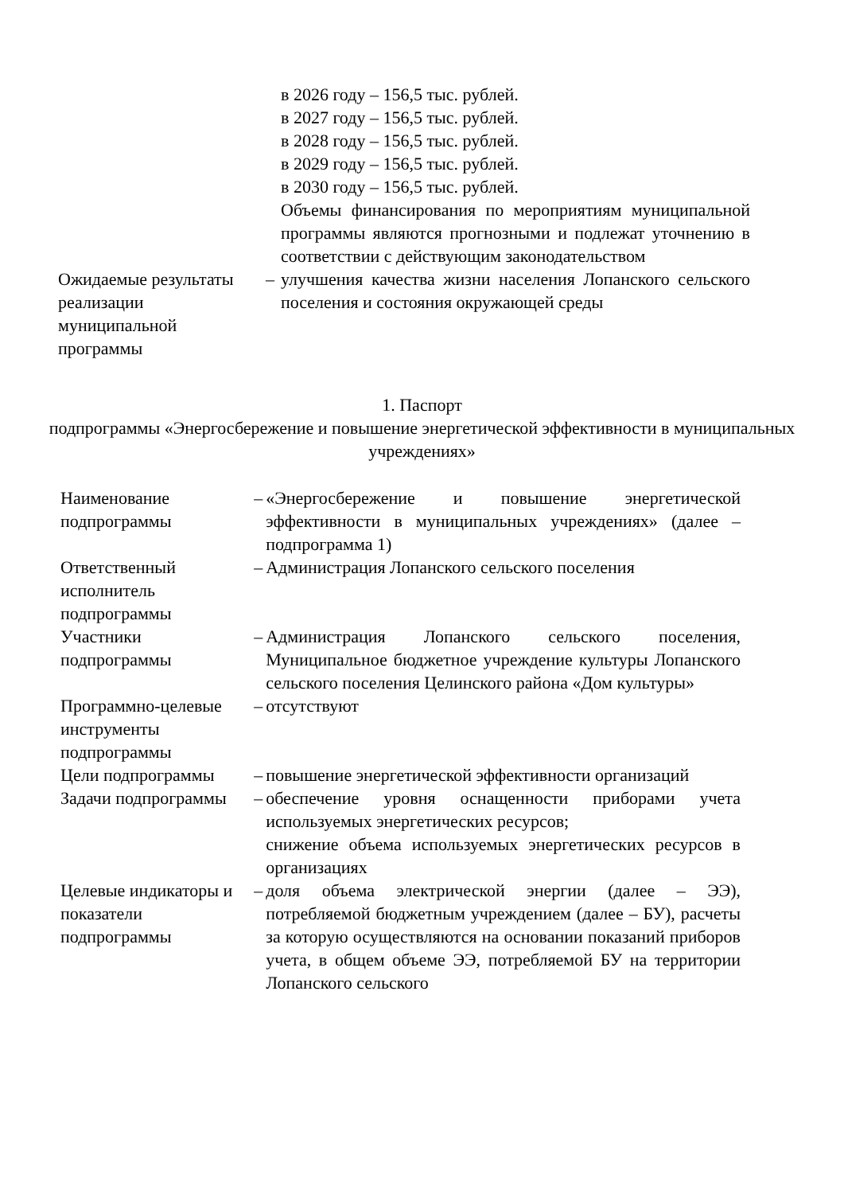| | | в 2026 году – 156,5 тыс. рублей. в 2027 году – 156,5 тыс. рублей. в 2028 году – 156,5 тыс. рублей. в 2029 году – 156,5 тыс. рублей. в 2030 году – 156,5 тыс. рублей. Объемы финансирования по мероприятиям муниципальной программы являются прогнозными и подлежат уточнению в соответствии с действующим законодательством |
| Ожидаемые результаты реализации муниципальной программы | – | улучшения качества жизни населения Лопанского сельского поселения и состояния окружающей среды |
1. Паспорт
подпрограммы «Энергосбережение и повышение энергетической эффективности в муниципальных учреждениях»
| Наименование подпрограммы | – | «Энергосбережение и повышение энергетической эффективности в муниципальных учреждениях» (далее – подпрограмма 1) |
| Ответственный исполнитель подпрограммы | – | Администрация Лопанского сельского поселения |
| Участники подпрограммы | – | Администрация Лопанского сельского поселения, Муниципальное бюджетное учреждение культуры Лопанского сельского поселения Целинского района «Дом культуры» |
| Программно-целевые инструменты подпрограммы | – | отсутствуют |
| Цели подпрограммы | – | повышение энергетической эффективности организаций |
| Задачи подпрограммы | – | обеспечение уровня оснащенности приборами учета используемых энергетических ресурсов; снижение объема используемых энергетических ресурсов в организациях |
| Целевые индикаторы и показатели подпрограммы | – | доля объема электрической энергии (далее – ЭЭ), потребляемой бюджетным учреждением (далее – БУ), расчеты за которую осуществляются на основании показаний приборов учета, в общем объеме ЭЭ, потребляемой БУ на территории Лопанского сельского |